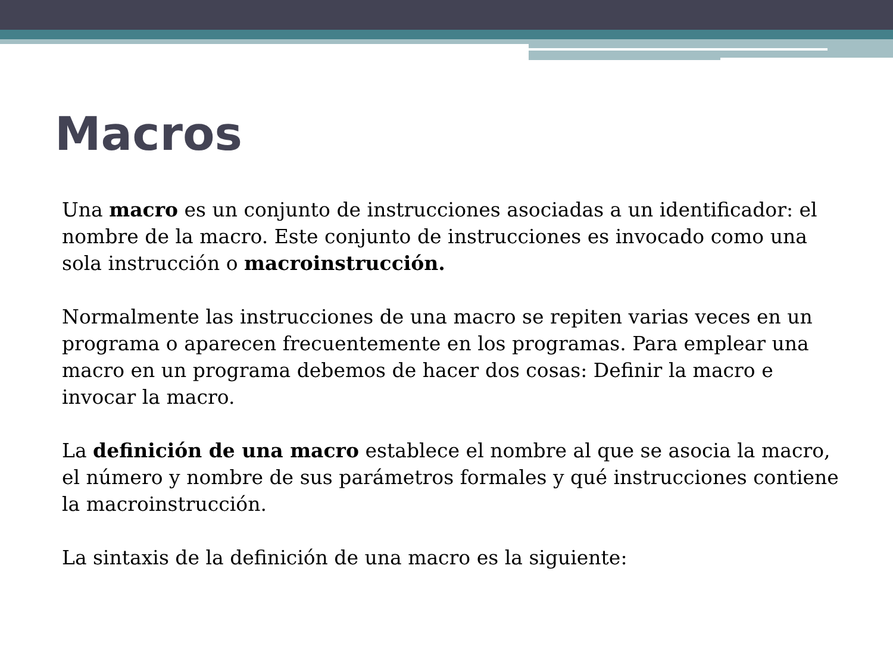Macros
Una macro es un conjunto de instrucciones asociadas a un identificador: el nombre de la macro. Este conjunto de instrucciones es invocado como una sola instrucción o macroinstrucción.
Normalmente las instrucciones de una macro se repiten varias veces en un programa o aparecen frecuentemente en los programas. Para emplear una macro en un programa debemos de hacer dos cosas: Definir la macro e invocar la macro.
La definición de una macro establece el nombre al que se asocia la macro, el número y nombre de sus parámetros formales y qué instrucciones contiene la macroinstrucción.
La sintaxis de la definición de una macro es la siguiente: